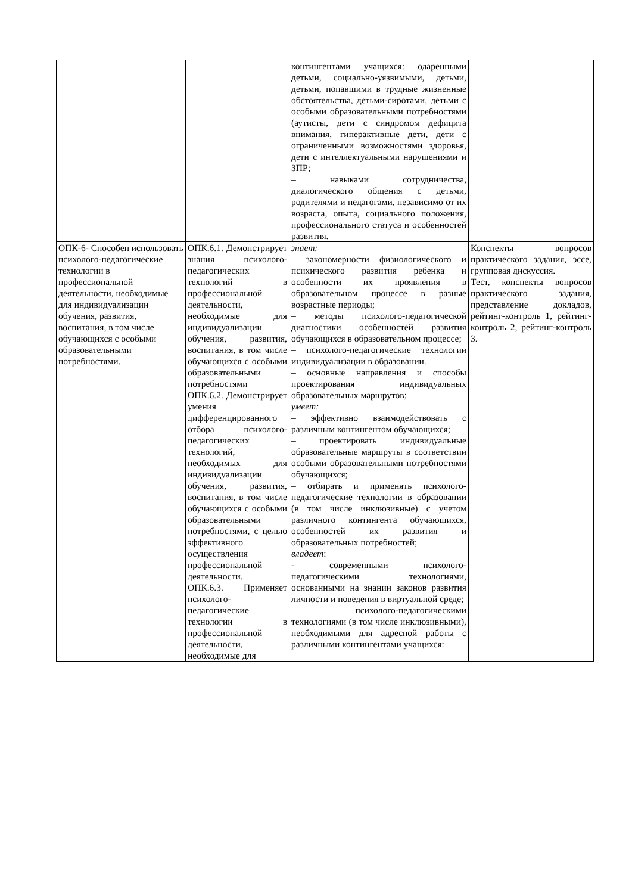| | | контингентами учащихся: одаренными детьми, социально-уязвимыми, детьми, детьми, попавшими в трудные жизненные обстоятельства, детьми-сиротами, детьми с особыми образовательными потребностями (аутисты, дети с синдромом дефицита внимания, гиперактивные дети, дети с ограниченными возможностями здоровья, дети с интеллектуальными нарушениями и ЗПР; – навыками сотрудничества, диалогического общения с детьми, родителями и педагогами, независимо от их возраста, опыта, социального положения, профессионального статуса и особенностей развития. | |
| ОПК-6- Способен использовать психолого-педагогические технологии в профессиональной деятельности, необходимые для индивидуализации обучения, развития, воспитания, в том числе обучающихся с особыми образовательными потребностями. | ОПК.6.1. Демонстрирует знания психолого-педагогических технологий в профессиональной деятельности, необходимые для индивидуализации обучения, развития, воспитания, в том числе обучающихся с особыми образовательными потребностями ОПК.6.2. Демонстрирует умения дифференцированного отбора психолого-педагогических технологий, необходимых для индивидуализации обучения, развития, воспитания, в том числе обучающихся с особыми образовательными потребностями, с целью эффективного осуществления профессиональной деятельности. ОПК.6.3. Применяет психолого-педагогические технологии в профессиональной деятельности, необходимые для | знает: – закономерности физиологического и психического развития ребенка и особенности их проявления в образовательном процессе в разные возрастные периоды; – методы психолого-педагогической диагностики особенностей развития обучающихся в образовательном процессе; – психолого-педагогические технологии индивидуализации в образовании. – основные направления и способы проектирования индивидуальных образовательных маршрутов; умеет: – эффективно взаимодействовать с различным контингентом обучающихся; – проектировать индивидуальные образовательные маршруты в соответствии особыми образовательными потребностями обучающихся; – отбирать и применять психолого-педагогические технологии в образовании (в том числе инклюзивные) с учетом различного контингента обучающихся, особенностей их развития и образовательных потребностей; владеет : - современными психолого-педагогическими технологиями, основанными на знании законов развития личности и поведения в виртуальной среде; – психолого-педагогическими технологиями (в том числе инклюзивными), необходимыми для адресной работы с различными контингентами учащихся: | Конспекты вопросов практического задания, эссе, групповая дискуссия. Тест, конспекты вопросов практического задания, представление докладов, рейтинг-контроль 1, рейтинг-контроль 2, рейтинг-контроль 3. |